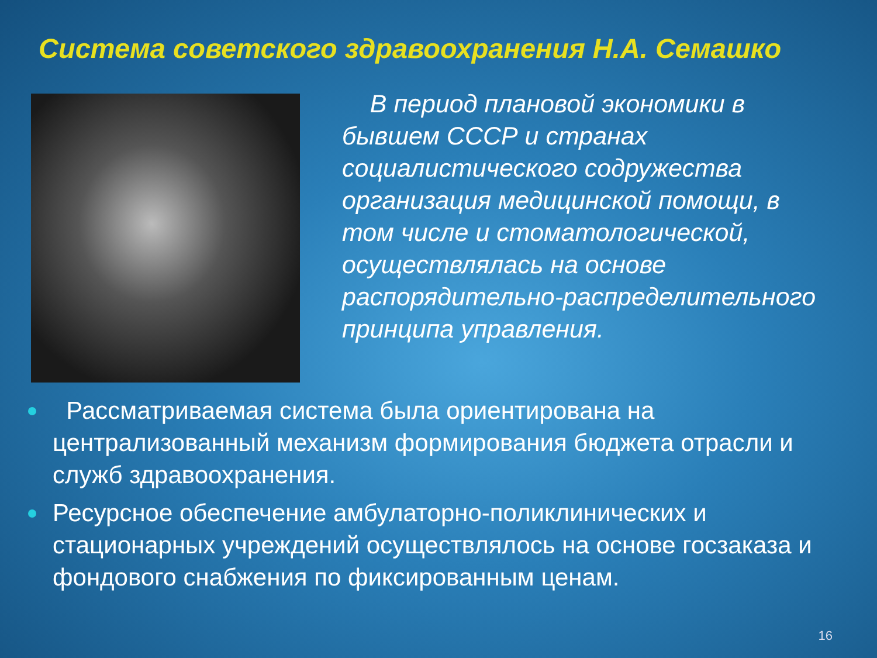Система советского здравоохранения Н.А. Семашко
В период плановой экономики в бывшем СССР и странах социалистического содружества организация медицинской помощи, в том числе и стоматологической, осуществлялась на основе распорядительно-распределительного принципа управления.
Рассматриваемая система была ориентирована на централизованный механизм формирования бюджета отрасли и служб здравоохранения.
Ресурсное обеспечение амбулаторно-поликлинических и стационарных учреждений осуществлялось на основе госзаказа и фондового снабжения по фиксированным ценам.
16